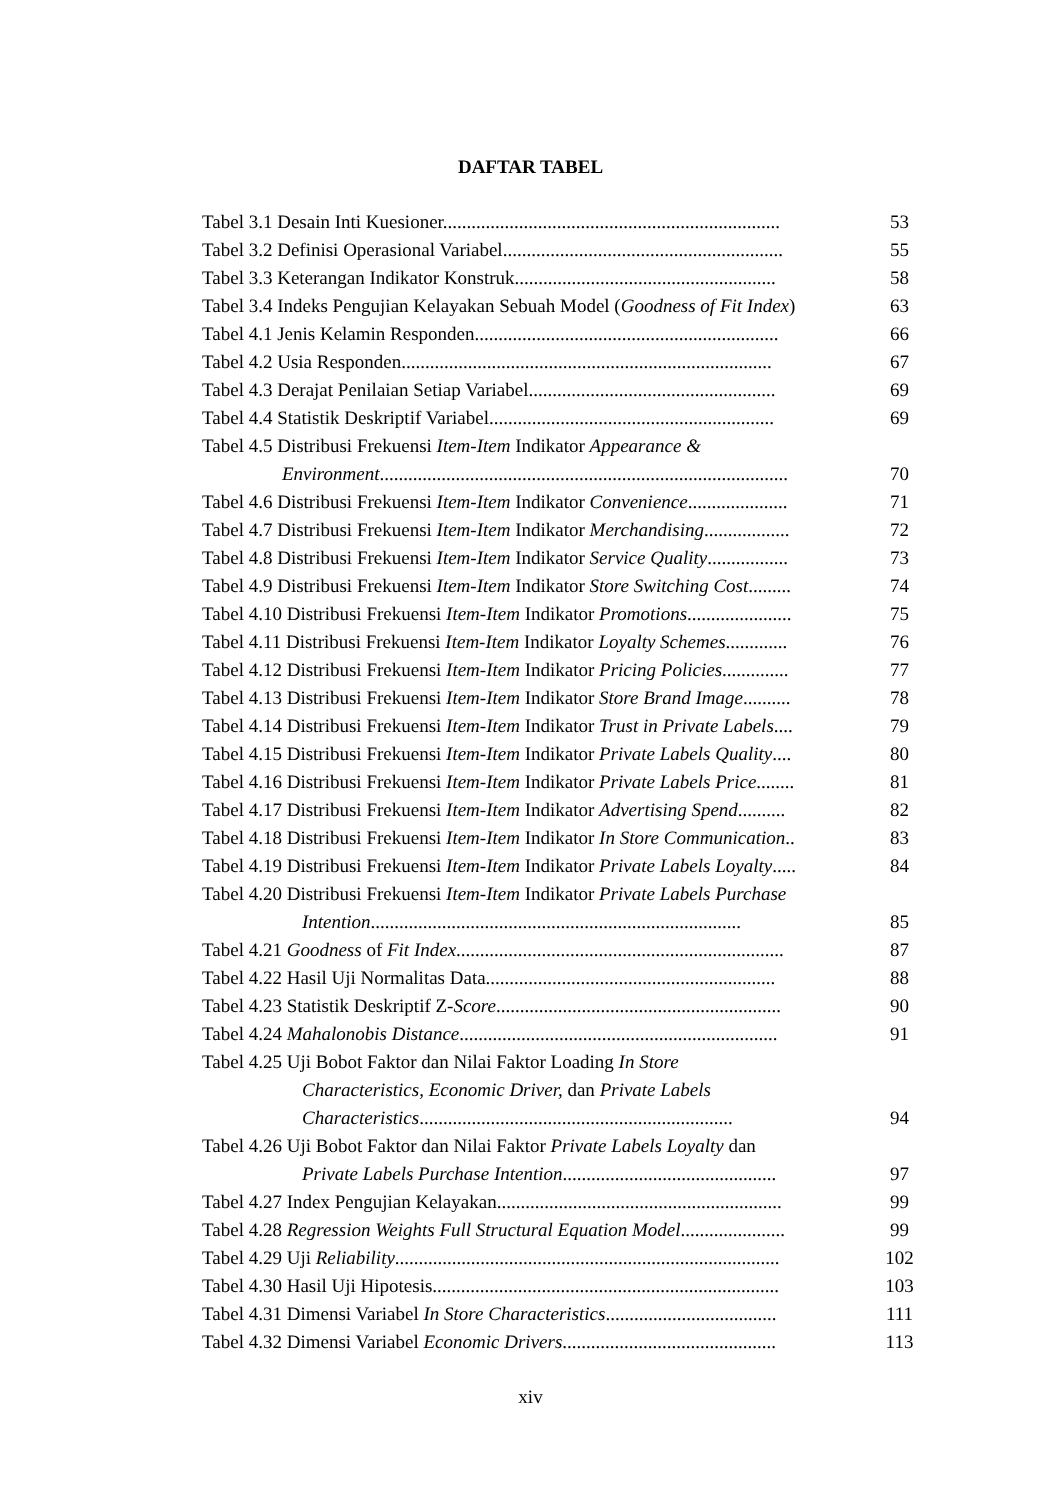DAFTAR TABEL
Tabel 3.1 Desain Inti Kuesioner.......................................................................
53
Tabel 3.2 Definisi Operasional Variabel...........................................................
55
Tabel 3.3 Keterangan Indikator Konstruk.......................................................
58
Tabel 3.4 Indeks Pengujian Kelayakan Sebuah Model (Goodness of Fit Index)
63
Tabel 4.1 Jenis Kelamin Responden................................................................
66
Tabel 4.2 Usia Responden..............................................................................
67
Tabel 4.3 Derajat Penilaian Setiap Variabel....................................................
69
Tabel 4.4 Statistik Deskriptif Variabel............................................................
69
Tabel 4.5 Distribusi Frekuensi Item-Item Indikator Appearance &
Environment......................................................................................
70
Tabel 4.6 Distribusi Frekuensi Item-Item Indikator Convenience.....................
71
Tabel 4.7 Distribusi Frekuensi Item-Item Indikator Merchandising..................
72
Tabel 4.8 Distribusi Frekuensi Item-Item Indikator Service Quality.................
73
Tabel 4.9 Distribusi Frekuensi Item-Item Indikator Store Switching Cost.........
74
Tabel 4.10 Distribusi Frekuensi Item-Item Indikator Promotions......................
75
Tabel 4.11 Distribusi Frekuensi Item-Item Indikator Loyalty Schemes.............
76
Tabel 4.12 Distribusi Frekuensi Item-Item Indikator Pricing Policies..............
77
Tabel 4.13 Distribusi Frekuensi Item-Item Indikator Store Brand Image..........
78
Tabel 4.14 Distribusi Frekuensi Item-Item Indikator Trust in Private Labels....
79
Tabel 4.15 Distribusi Frekuensi Item-Item Indikator Private Labels Quality....
80
Tabel 4.16 Distribusi Frekuensi Item-Item Indikator Private Labels Price........
81
Tabel 4.17 Distribusi Frekuensi Item-Item Indikator Advertising Spend..........
82
Tabel 4.18 Distribusi Frekuensi Item-Item Indikator In Store Communication..
83
Tabel 4.19 Distribusi Frekuensi Item-Item Indikator Private Labels Loyalty.....
84
Tabel 4.20 Distribusi Frekuensi Item-Item Indikator Private Labels Purchase
Intention..............................................................................
85
Tabel 4.21 Goodness of Fit Index.....................................................................
87
Tabel 4.22 Hasil Uji Normalitas Data.............................................................
88
Tabel 4.23 Statistik Deskriptif Z-Score............................................................
90
Tabel 4.24 Mahalonobis Distance...................................................................
91
Tabel 4.25 Uji Bobot Faktor dan Nilai Faktor Loading In Store
Characteristics, Economic Driver, dan Private Labels
Characteristics..................................................................
94
Tabel 4.26 Uji Bobot Faktor dan Nilai Faktor Private Labels Loyalty dan
Private Labels Purchase Intention.............................................
97
Tabel 4.27 Index Pengujian Kelayakan............................................................
99
Tabel 4.28 Regression Weights Full Structural Equation Model......................
99
Tabel 4.29 Uji Reliability.................................................................................
102
Tabel 4.30 Hasil Uji Hipotesis.........................................................................
103
Tabel 4.31 Dimensi Variabel In Store Characteristics....................................
111
Tabel 4.32 Dimensi Variabel Economic Drivers.............................................
113
xiv